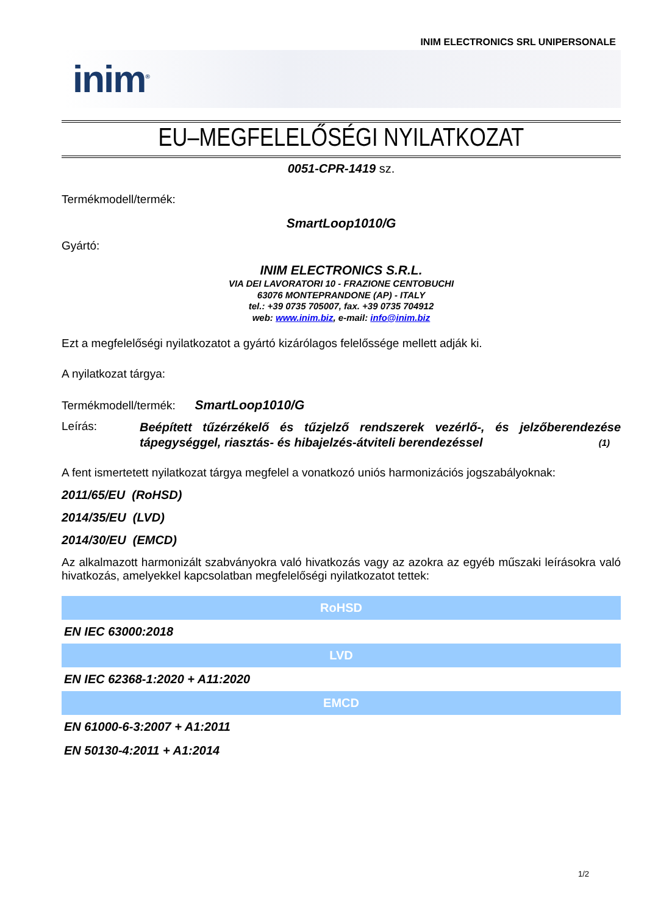INIM ELECTRONICS SRL UNIPERSONALE
inim<sup>®</sup>
EU–MEGFELELŐSÉGI NYILATKOZAT
0051-CPR-1419 sz.
Termékmodell/termék:
SmartLoop1010/G
Gyártó:
INIM ELECTRONICS S.R.L.
VIA DEI LAVORATORI 10 - FRAZIONE CENTOBUCHI
63076 MONTEPRANDONE (AP) - ITALY
tel.: +39 0735 705007, fax. +39 0735 704912
web: www.inim.biz, e-mail: info@inim.biz
Ezt a megfelelőségi nyilatkozatot a gyártó kizárólagos felelőssége mellett adják ki.
A nyilatkozat tárgya:
Termékmodell/termék: SmartLoop1010/G
Leírás:
Beépített tűzérzékelő és tűzjelző rendszerek vezérlő-, és jelzőberendezése tápegységgel, riasztás- és hibajelzés-átviteli berendezéssel (1)
A fent ismertetett nyilatkozat tárgya megfelel a vonatkozó uniós harmonizációs jogszabályoknak:
2011/65/EU (RoHSD)
2014/35/EU (LVD)
2014/30/EU (EMCD)
Az alkalmazott harmonizált szabványokra való hivatkozás vagy az azokra az egyéb műszaki leírásokra való hivatkozás, amelyekkel kapcsolatban megfelelőségi nyilatkozatot tettek:
| RoHSD |
| --- |
| EN IEC 63000:2018 |
| LVD |
| EN IEC 62368-1:2020 + A11:2020 |
| EMCD |
| EN 61000-6-3:2007 + A1:2011 |
| EN 50130-4:2011 + A1:2014 |
1/2